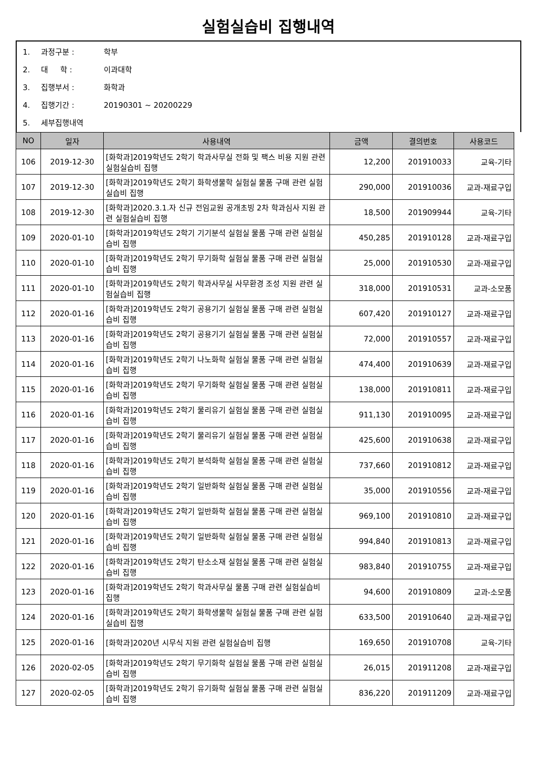실험실습비 집행내역
1. 과정구분 : 학부
2. 대 학 : 이과대학
3. 집행부서 : 화학과
4. 집행기간 : 20190301 ~ 20200229
5. 세부집행내역
| NO | 일자 | 사용내역 | 금액 | 결의번호 | 사용코드 |
| --- | --- | --- | --- | --- | --- |
| 106 | 2019-12-30 | [화학과]2019학년도 2학기 학과사무실 전화 및 팩스 비용 지원 관련 실험실습비 집행 | 12,200 | 201910033 | 교육-기타 |
| 107 | 2019-12-30 | [화학과]2019학년도 2학기 화학생물학 실험실 물품 구매 관련 실험실습비 집행 | 290,000 | 201910036 | 교과-재료구입 |
| 108 | 2019-12-30 | [화학과]2020.3.1.자 신규 전임교원 공개초빙 2차 학과심사 지원 관련 실험실습비 집행 | 18,500 | 201909944 | 교육-기타 |
| 109 | 2020-01-10 | [화학과]2019학년도 2학기 기기분석 실험실 물품 구매 관련 실험실습비 집행 | 450,285 | 201910128 | 교과-재료구입 |
| 110 | 2020-01-10 | [화학과]2019학년도 2학기 무기화학 실험실 물품 구매 관련 실험실습비 집행 | 25,000 | 201910530 | 교과-재료구입 |
| 111 | 2020-01-10 | [화학과]2019학년도 2학기 학과사무실 사무환경 조성 지원 관련 실험실습비 집행 | 318,000 | 201910531 | 교과-소모품 |
| 112 | 2020-01-16 | [화학과]2019학년도 2학기 공용기기 실험실 물품 구매 관련 실험실습비 집행 | 607,420 | 201910127 | 교과-재료구입 |
| 113 | 2020-01-16 | [화학과]2019학년도 2학기 공용기기 실험실 물품 구매 관련 실험실습비 집행 | 72,000 | 201910557 | 교과-재료구입 |
| 114 | 2020-01-16 | [화학과]2019학년도 2학기 나노화학 실험실 물품 구매 관련 실험실습비 집행 | 474,400 | 201910639 | 교과-재료구입 |
| 115 | 2020-01-16 | [화학과]2019학년도 2학기 무기화학 실험실 물품 구매 관련 실험실습비 집행 | 138,000 | 201910811 | 교과-재료구입 |
| 116 | 2020-01-16 | [화학과]2019학년도 2학기 물리유기 실험실 물품 구매 관련 실험실습비 집행 | 911,130 | 201910095 | 교과-재료구입 |
| 117 | 2020-01-16 | [화학과]2019학년도 2학기 물리유기 실험실 물품 구매 관련 실험실습비 집행 | 425,600 | 201910638 | 교과-재료구입 |
| 118 | 2020-01-16 | [화학과]2019학년도 2학기 분석화학 실험실 물품 구매 관련 실험실습비 집행 | 737,660 | 201910812 | 교과-재료구입 |
| 119 | 2020-01-16 | [화학과]2019학년도 2학기 일반화학 실험실 물품 구매 관련 실험실습비 집행 | 35,000 | 201910556 | 교과-재료구입 |
| 120 | 2020-01-16 | [화학과]2019학년도 2학기 일반화학 실험실 물품 구매 관련 실험실습비 집행 | 969,100 | 201910810 | 교과-재료구입 |
| 121 | 2020-01-16 | [화학과]2019학년도 2학기 일반화학 실험실 물품 구매 관련 실험실습비 집행 | 994,840 | 201910813 | 교과-재료구입 |
| 122 | 2020-01-16 | [화학과]2019학년도 2학기 탄소소재 실험실 물품 구매 관련 실험실습비 집행 | 983,840 | 201910755 | 교과-재료구입 |
| 123 | 2020-01-16 | [화학과]2019학년도 2학기 학과사무실 물품 구매 관련 실험실습비 집행 | 94,600 | 201910809 | 교과-소모품 |
| 124 | 2020-01-16 | [화학과]2019학년도 2학기 화학생물학 실험실 물품 구매 관련 실험실습비 집행 | 633,500 | 201910640 | 교과-재료구입 |
| 125 | 2020-01-16 | [화학과]2020년 시무식 지원 관련 실험실습비 집행 | 169,650 | 201910708 | 교육-기타 |
| 126 | 2020-02-05 | [화학과]2019학년도 2학기 무기화학 실험실 물품 구매 관련 실험실습비 집행 | 26,015 | 201911208 | 교과-재료구입 |
| 127 | 2020-02-05 | [화학과]2019학년도 2학기 유기화학 실험실 물품 구매 관련 실험실습비 집행 | 836,220 | 201911209 | 교과-재료구입 |